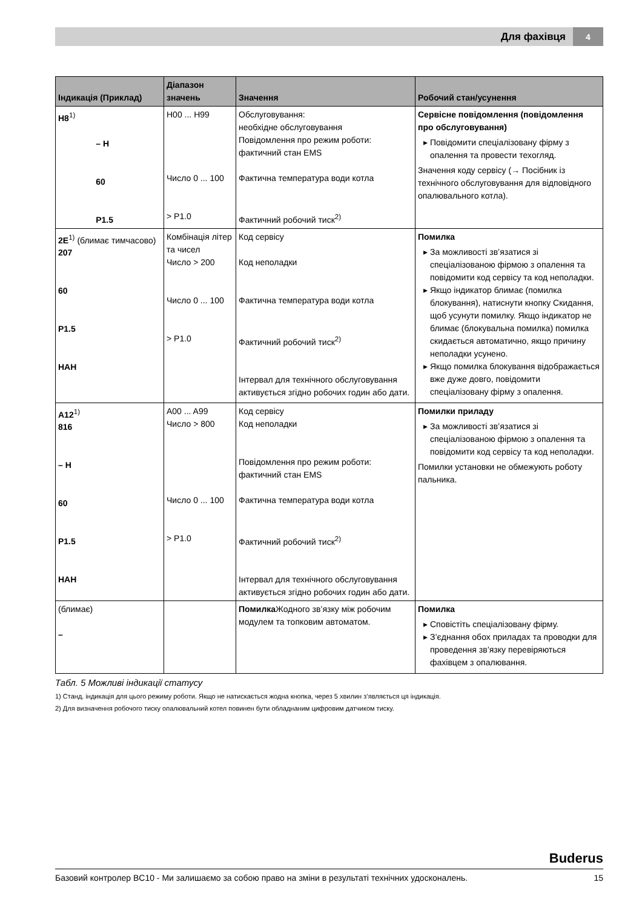Для фахівця 4
| Індикація (Приклад) | Діапазон значень | Значення | Робочий стан/усунення |
| --- | --- | --- | --- |
| H8<sup>1)</sup> – H 60 P1.5 | H00 ... H99 Число 0 ... 100 > P1.0 | Обслуговування: необхідне обслуговування Повідомлення про режим роботи: фактичний стан EMS Фактична температура води котла Фактичний робочий тиск<sup>2)</sup> | Сервісне повідомлення (повідомлення про обслуговування) Повідомити спеціалізовану фірму з опалення та провести техогляд. Значення коду сервісу (→ Посібник із технічного обслуговування для відповідного опалювального котла). |
| 2E<sup>1)</sup> (блимає тимчасово) 207 60 P1.5 HAH | Комбінація літер та чисел Число > 200 Число 0 ... 100 > P1.0 | Код сервісу Код неполадки Фактична температура води котла Фактичний робочий тиск<sup>2)</sup> Інтервал для технічного обслуговування активується згідно робочих годин або дати. | Помилка За можливості зв’язатися зі спеціалізованою фірмою з опалення та повідомити код сервісу та код неполадки. Якщо індикатор блимає (помилка блокування), натиснути кнопку Скидання, щоб усунути помилку. Якщо індикатор не блимає (блокувальна помилка) помилка скидається автоматично, якщо причину неполадки усунено. Якщо помилка блокування відображається вже дуже довго, повідомити спеціалізовану фірму з опалення. |
| A12<sup>1)</sup> 816 – H 60 P1.5 HAH | A00 ... A99 Число > 800 Число 0 ... 100 > P1.0 | Код сервісу Код неполадки Повідомлення про режим роботи: фактичний стан EMS Фактична температура води котла Фактичний робочий тиск<sup>2)</sup> Інтервал для технічного обслуговування активується згідно робочих годин або дати. | Помилки приладу За можливості зв’язатися зі спеціалізованою фірмою з опалення та повідомити код сервісу та код неполадки. Помилки установки не обмежують роботу пальника. |
| (блимає) – | | Помилка Жодного зв’язку між робочим модулем та топковим автоматом. | Помилка Сповістіть спеціалізовану фірму. З’єднання обох приладах та проводки для проведення зв’язку перевіряються фахівцем з опалювання. |
Табл. 5 Можливі індикації статусу
1) Станд. індикація для цього режиму роботи. Якщо не натискається жодна кнопка, через 5 хвилин з’являється ця індикація.
2) Для визначення робочого тиску опалювальний котел повинен бути обладнаним цифровим датчиком тиску.
Buderus
Базовий контролер BC10 - Ми залишаємо за собою право на зміни в результаті технічних удосконалень. 15